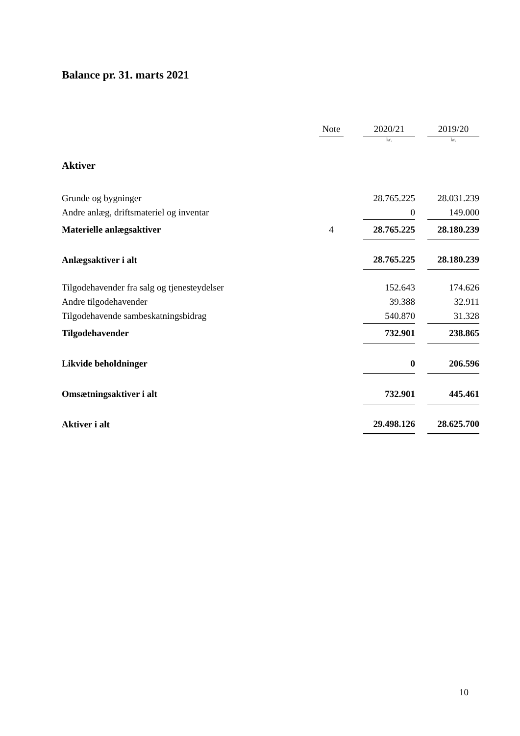Balance pr. 31. marts 2021
| | Note | | 2020/21 | | 2019/20 |
| --- | --- | --- | --- | --- | --- |
| | | | kr. | | kr. |
| Aktiver | | | | | |
| Grunde og bygninger | | | 28.765.225 | | 28.031.239 |
| Andre anlæg, driftsmateriel og inventar | | | 0 | | 149.000 |
| Materielle anlægsaktiver | 4 | | 28.765.225 | | 28.180.239 |
| Anlægsaktiver i alt | | | 28.765.225 | | 28.180.239 |
| Tilgodehavender fra salg og tjenesteydelser | | | 152.643 | | 174.626 |
| Andre tilgodehavender | | | 39.388 | | 32.911 |
| Tilgodehavende sambeskatningsbidrag | | | 540.870 | | 31.328 |
| Tilgodehavender | | | 732.901 | | 238.865 |
| Likvide beholdninger | | | 0 | | 206.596 |
| Omsætningsaktiver i alt | | | 732.901 | | 445.461 |
| Aktiver i alt | | | 29.498.126 | | 28.625.700 |
10